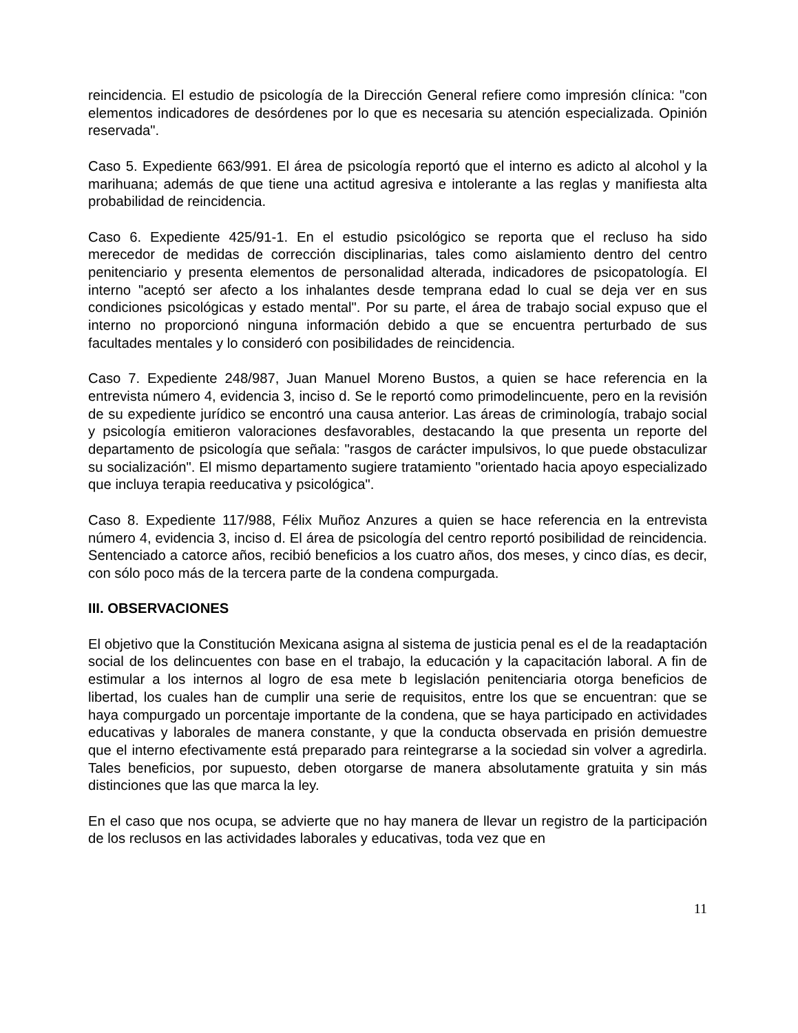reincidencia. El estudio de psicología de la Dirección General refiere como impresión clínica: "con elementos indicadores de desórdenes por lo que es necesaria su atención especializada. Opinión reservada".
Caso 5. Expediente 663/991. El área de psicología reportó que el interno es adicto al alcohol y la marihuana; además de que tiene una actitud agresiva e intolerante a las reglas y manifiesta alta probabilidad de reincidencia.
Caso 6. Expediente 425/91-1. En el estudio psicológico se reporta que el recluso ha sido merecedor de medidas de corrección disciplinarias, tales como aislamiento dentro del centro penitenciario y presenta elementos de personalidad alterada, indicadores de psicopatología. El interno "aceptó ser afecto a los inhalantes desde temprana edad lo cual se deja ver en sus condiciones psicológicas y estado mental". Por su parte, el área de trabajo social expuso que el interno no proporcionó ninguna información debido a que se encuentra perturbado de sus facultades mentales y lo consideró con posibilidades de reincidencia.
Caso 7. Expediente 248/987, Juan Manuel Moreno Bustos, a quien se hace referencia en la entrevista número 4, evidencia 3, inciso d. Se le reportó como primodelincuente, pero en la revisión de su expediente jurídico se encontró una causa anterior. Las áreas de criminología, trabajo social y psicología emitieron valoraciones desfavorables, destacando la que presenta un reporte del departamento de psicología que señala: "rasgos de carácter impulsivos, lo que puede obstaculizar su socialización". El mismo departamento sugiere tratamiento "orientado hacia apoyo especializado que incluya terapia reeducativa y psicológica".
Caso 8. Expediente 117/988, Félix Muñoz Anzures a quien se hace referencia en la entrevista número 4, evidencia 3, inciso d. El área de psicología del centro reportó posibilidad de reincidencia. Sentenciado a catorce años, recibió beneficios a los cuatro años, dos meses, y cinco días, es decir, con sólo poco más de la tercera parte de la condena compurgada.
III. OBSERVACIONES
El objetivo que la Constitución Mexicana asigna al sistema de justicia penal es el de la readaptación social de los delincuentes con base en el trabajo, la educación y la capacitación laboral. A fin de estimular a los internos al logro de esa mete b legislación penitenciaria otorga beneficios de libertad, los cuales han de cumplir una serie de requisitos, entre los que se encuentran: que se haya compurgado un porcentaje importante de la condena, que se haya participado en actividades educativas y laborales de manera constante, y que la conducta observada en prisión demuestre que el interno efectivamente está preparado para reintegrarse a la sociedad sin volver a agredirla. Tales beneficios, por supuesto, deben otorgarse de manera absolutamente gratuita y sin más distinciones que las que marca la ley.
En el caso que nos ocupa, se advierte que no hay manera de llevar un registro de la participación de los reclusos en las actividades laborales y educativas, toda vez que en
11